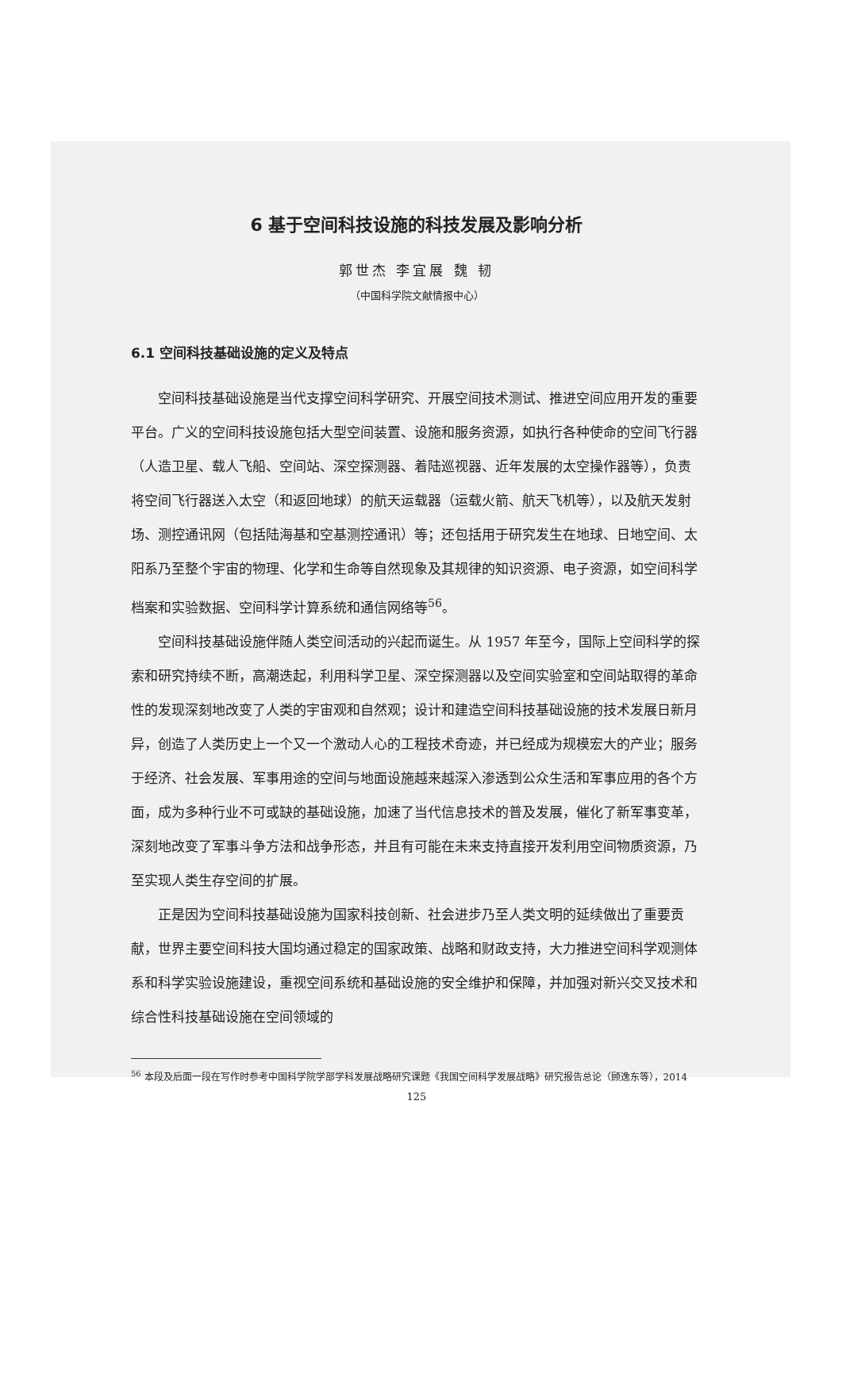6 基于空间科技设施的科技发展及影响分析
郭世杰 李宜展 魏 韧
（中国科学院文献情报中心）
6.1 空间科技基础设施的定义及特点
空间科技基础设施是当代支撑空间科学研究、开展空间技术测试、推进空间应用开发的重要平台。广义的空间科技设施包括大型空间装置、设施和服务资源，如执行各种使命的空间飞行器（人造卫星、载人飞船、空间站、深空探测器、着陆巡视器、近年发展的太空操作器等），负责将空间飞行器送入太空（和返回地球）的航天运载器（运载火箭、航天飞机等），以及航天发射场、测控通讯网（包括陆海基和空基测控通讯）等；还包括用于研究发生在地球、日地空间、太阳系乃至整个宇宙的物理、化学和生命等自然现象及其规律的知识资源、电子资源，如空间科学档案和实验数据、空间科学计算系统和通信网络等<sup>56</sup>。
空间科技基础设施伴随人类空间活动的兴起而诞生。从 1957 年至今，国际上空间科学的探索和研究持续不断，高潮迭起，利用科学卫星、深空探测器以及空间实验室和空间站取得的革命性的发现深刻地改变了人类的宇宙观和自然观；设计和建造空间科技基础设施的技术发展日新月异，创造了人类历史上一个又一个激动人心的工程技术奇迹，并已经成为规模宏大的产业；服务于经济、社会发展、军事用途的空间与地面设施越来越深入渗透到公众生活和军事应用的各个方面，成为多种行业不可或缺的基础设施，加速了当代信息技术的普及发展，催化了新军事变革，深刻地改变了军事斗争方法和战争形态，并且有可能在未来支持直接开发利用空间物质资源，乃至实现人类生存空间的扩展。
正是因为空间科技基础设施为国家科技创新、社会进步乃至人类文明的延续做出了重要贡献，世界主要空间科技大国均通过稳定的国家政策、战略和财政支持，大力推进空间科学观测体系和科学实验设施建设，重视空间系统和基础设施的安全维护和保障，并加强对新兴交叉技术和综合性科技基础设施在空间领域的
<sup>56</sup> 本段及后面一段在写作时参考中国科学院学部学科发展战略研究课题《我国空间科学发展战略》研究报告总论（顾逸东等），2014
125